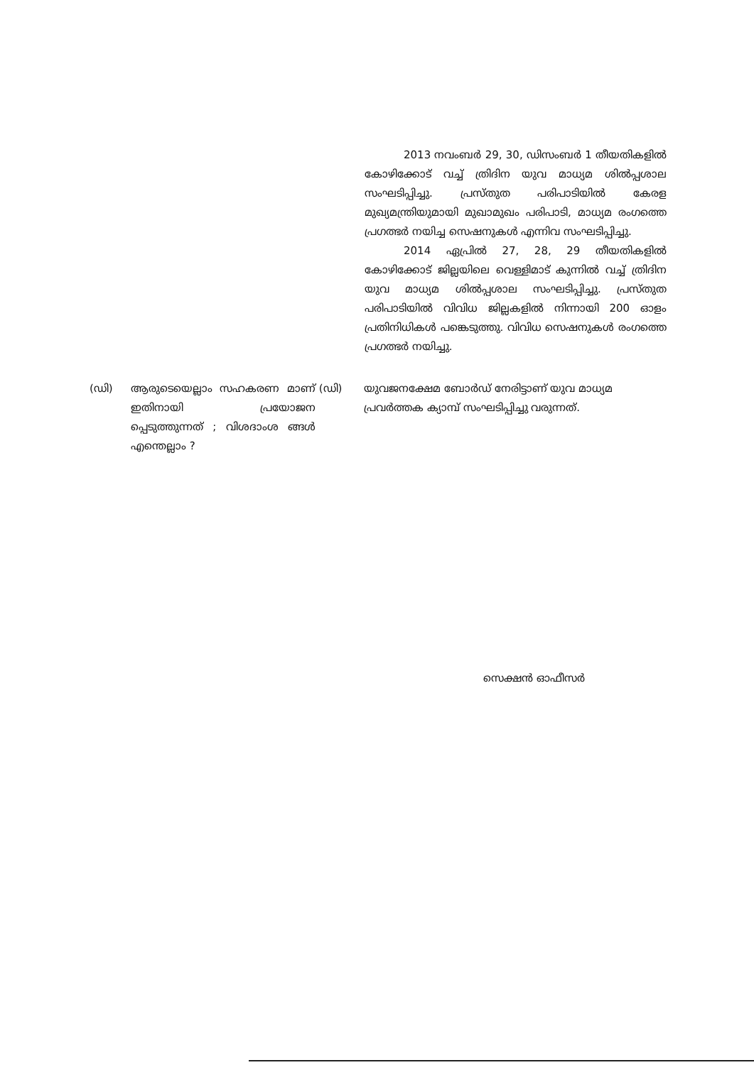2013 നവംബർ 29, 30, ഡിസംബർ 1 തീയതികളിൽ കോഴിക്കോട് വച്ച് ത്രിദിന യുവ മാധ്യമ ശിൽപ്പശാല സംഘടിപ്പിച്ചു. പ്രസ്തുത പരിപാടിയിൽ കേരള മുഖ്യമന്ത്രിയുമായി മുഖാമുഖം പരിപാടി, മാധ്യമ രംഗത്തെ പ്രഗത്ഭർ നയിച്ച സെഷനുകൾ എന്നിവ സംഘടിപ്പിച്ചു.
2014 ഏപ്രിൽ 27, 28, 29 തീയതികളിൽ കോഴിക്കോട് ജില്ലയിലെ വെള്ളിമാട് കുന്നിൽ വച്ച് ത്രിദിന യുവ മാധ്യമ ശിൽപ്പശാല സംഘടിപ്പിച്ചു. പ്രസ്തുത പരിപാടിയിൽ വിവിധ ജില്ലകളിൽ നിന്നായി 200 ഓളം പ്രതിനിധികൾ പങ്കെടുത്തു. വിവിധ സെഷനുകൾ രംഗത്തെ പ്രഗത്ഭർ നയിച്ചു.
(ഡി) ആരുടെയെല്ലാം സഹകരണ മാണ് ഇതിനായി പ്രയോജന പ്പെടുത്തുന്നത് ; വിശദാംശ ങ്ങൾ എന്തെല്ലാം ?
(ഡി) യുവജനക്ഷേമ ബോർഡ് നേരിട്ടാണ് യുവ മാധ്യമ പ്രവർത്തക ക്യാമ്പ് സംഘടിപ്പിച്ചു വരുന്നത്.
സെക്ഷൻ ഓഫീസർ